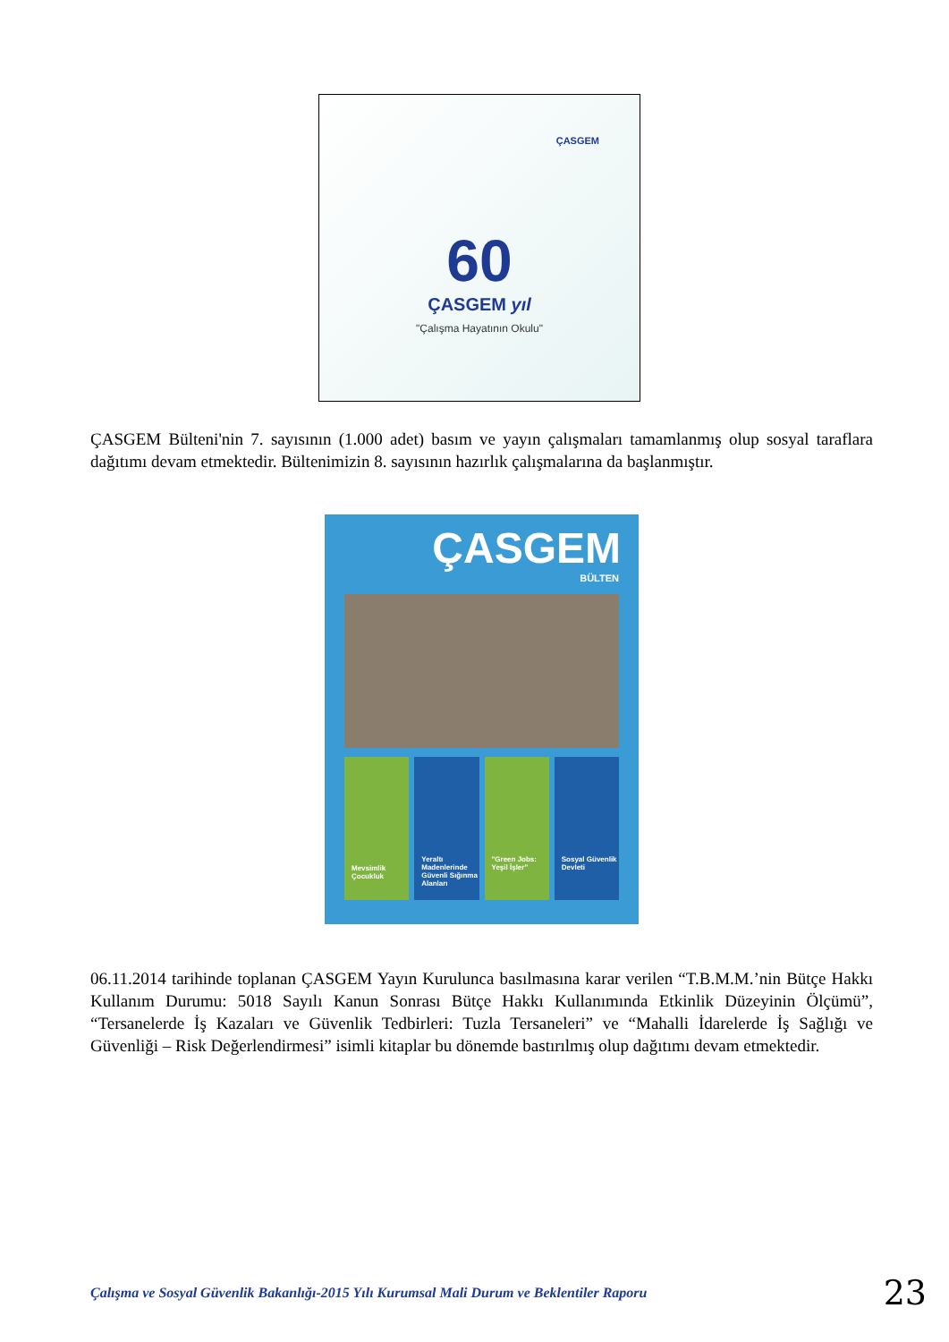ÇASGEM
60
ÇASGEM yıl
"Çalışma Hayatının Okulu"
ÇASGEM
BÜLTEN
Mevsimlik Çocukluk
Yeraltı Madenlerinde Güvenli Sığınma Alanları
"Green Jobs: Yeşil İşler" Sosyal Güvenlik Devleti
ÇASGEM Bülteni'nin 7. sayısının (1.000 adet) basım ve yayın çalışmaları tamamlanmış olup sosyal taraflara dağıtımı devam etmektedir. Bültenimizin 8. sayısının hazırlık çalışmalarına da başlanmıştır.
06.11.2014 tarihinde toplanan ÇASGEM Yayın Kurulunca basılmasına karar verilen “T.B.M.M.’nin Bütçe Hakkı Kullanım Durumu: 5018 Sayılı Kanun Sonrası Bütçe Hakkı Kullanımında Etkinlik Düzeyinin Ölçümü”, “Tersanelerde İş Kazaları ve Güvenlik Tedbirleri: Tuzla Tersaneleri” ve “Mahalli İdarelerde İş Sağlığı ve Güvenliği – Risk Değerlendirmesi” isimli kitaplar bu dönemde bastırılmış olup dağıtımı devam etmektedir.
Çalışma ve Sosyal Güvenlik Bakanlığı-2015 Yılı Kurumsal Mali Durum ve Beklentiler Raporu 23